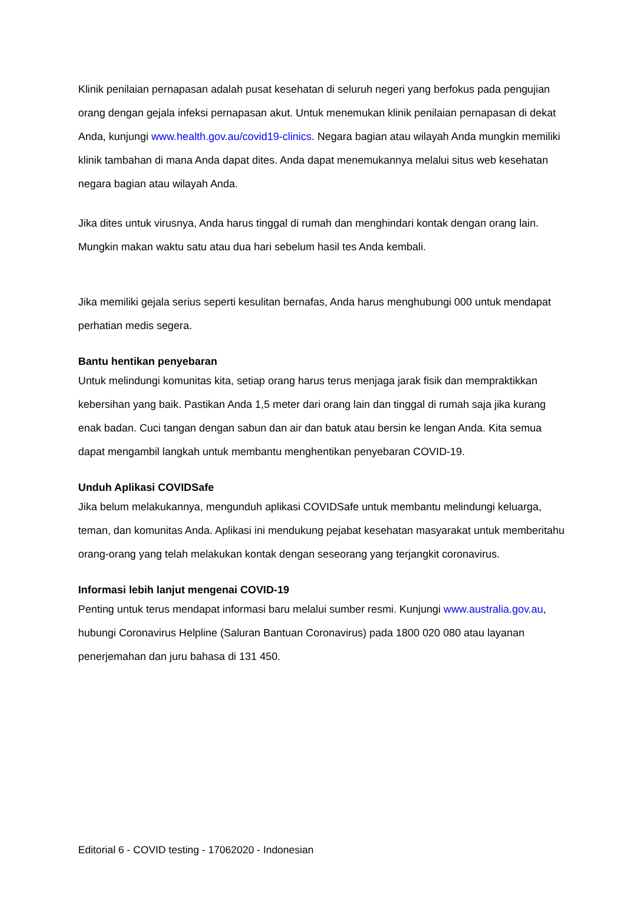Klinik penilaian pernapasan adalah pusat kesehatan di seluruh negeri yang berfokus pada pengujian orang dengan gejala infeksi pernapasan akut. Untuk menemukan klinik penilaian pernapasan di dekat Anda, kunjungi www.health.gov.au/covid19-clinics. Negara bagian atau wilayah Anda mungkin memiliki klinik tambahan di mana Anda dapat dites. Anda dapat menemukannya melalui situs web kesehatan negara bagian atau wilayah Anda.
Jika dites untuk virusnya, Anda harus tinggal di rumah dan menghindari kontak dengan orang lain. Mungkin makan waktu satu atau dua hari sebelum hasil tes Anda kembali.
Jika memiliki gejala serius seperti kesulitan bernafas, Anda harus menghubungi 000 untuk mendapat perhatian medis segera.
Bantu hentikan penyebaran
Untuk melindungi komunitas kita, setiap orang harus terus menjaga jarak fisik dan mempraktikkan kebersihan yang baik. Pastikan Anda 1,5 meter dari orang lain dan tinggal di rumah saja jika kurang enak badan. Cuci tangan dengan sabun dan air dan batuk atau bersin ke lengan Anda. Kita semua dapat mengambil langkah untuk membantu menghentikan penyebaran COVID-19.
Unduh Aplikasi COVIDSafe
Jika belum melakukannya, mengunduh aplikasi COVIDSafe untuk membantu melindungi keluarga, teman, dan komunitas Anda. Aplikasi ini mendukung pejabat kesehatan masyarakat untuk memberitahu orang-orang yang telah melakukan kontak dengan seseorang yang terjangkit coronavirus.
Informasi lebih lanjut mengenai COVID-19
Penting untuk terus mendapat informasi baru melalui sumber resmi. Kunjungi www.australia.gov.au, hubungi Coronavirus Helpline (Saluran Bantuan Coronavirus) pada 1800 020 080 atau layanan penerjemahan dan juru bahasa di 131 450.
Editorial 6 - COVID testing - 17062020 - Indonesian